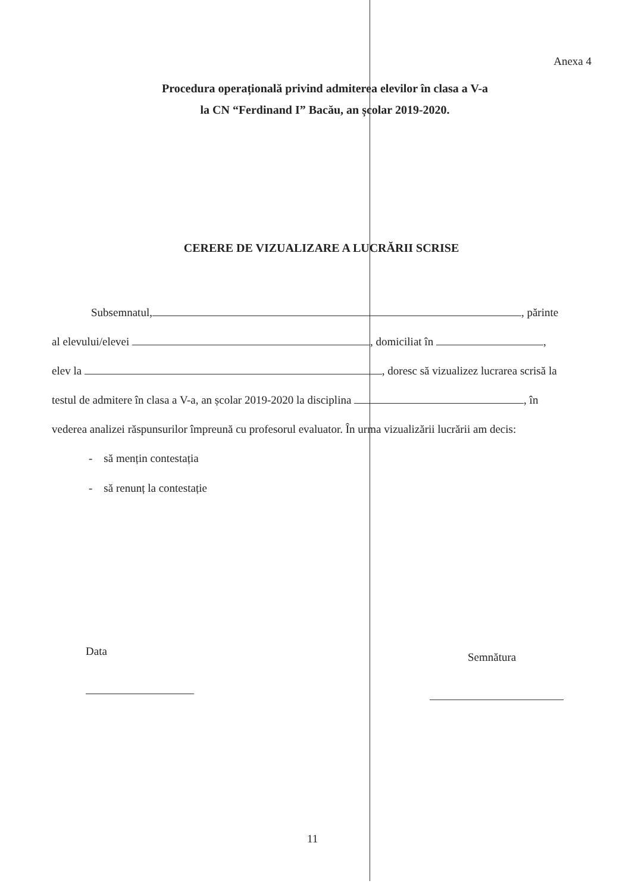Anexa 4
Procedura operațională privind admiterea elevilor în clasa a V-a
la CN “Ferdinand I” Bacău, an școlar 2019-2020.
CERERE DE VIZUALIZARE A LUCRĂRII SCRISE
Subsemnatul, , părinte
al elevului/elevei , domiciliat în ,
elev la , doresc să vizualizez lucrarea scrisă la
testul de admitere în clasa a V-a, an școlar 2019-2020 la disciplina , în
vederea analizei răspunsurilor împreună cu profesorul evaluator. În urma vizualizării lucrării am decis:
- să mențin contestația
- să renunț la contestație
Data Semnătura
11